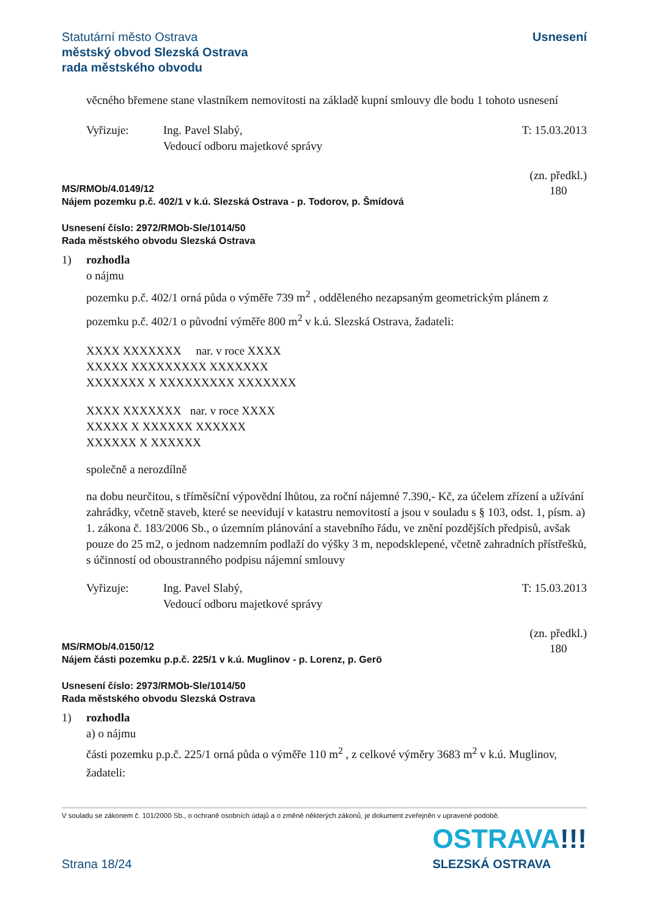Statutární město Ostrava
městský obvod Slezská Ostrava
rada městského obvodu
Usnesení
věcného břemene stane vlastníkem nemovitosti na základě kupní smlouvy dle bodu 1 tohoto usnesení
Vyřizuje: Ing. Pavel Slabý,
Vedoucí odboru majetkové správy
T: 15.03.2013
MS/RMOb/4.0149/12
Nájem pozemku p.č. 402/1 v k.ú. Slezská Ostrava - p. Todorov, p. Šmídová
(zn. předkl.)
180
Usnesení číslo: 2972/RMOb-Sle/1014/50
Rada městského obvodu Slezská Ostrava
1) rozhodla
o nájmu
pozemku p.č. 402/1 orná půda o výměře 739 m<sup>2</sup> , odděleného nezapsaným geometrickým plánem z pozemku p.č. 402/1 o původní výměře 800 m<sup>2</sup> v k.ú. Slezská Ostrava, žadateli:
XXXX XXXXXXX nar. v roce XXXX
XXXXX XXXXXXXXX XXXXXXX
XXXXXXX X XXXXXXXXX XXXXXXX
XXXX XXXXXXX nar. v roce XXXX
XXXXX X XXXXXX XXXXXX
XXXXXX X XXXXXX
společně a nerozdílně
na dobu neurčitou, s tříměsíční výpovědní lhůtou, za roční nájemné 7.390,- Kč, za účelem zřízení a užívání zahrádky, včetně staveb, které se neevidují v katastru nemovitostí a jsou v souladu s § 103, odst. 1, písm. a) 1. zákona č. 183/2006 Sb., o územním plánování a stavebního řádu, ve znění pozdějších předpisů, avšak pouze do 25 m2, o jednom nadzemním podlaží do výšky 3 m, nepodsklepené, včetně zahradních přístřešků, s účinností od oboustranného podpisu nájemní smlouvy
Vyřizuje: Ing. Pavel Slabý,
Vedoucí odboru majetkové správy
T: 15.03.2013
MS/RMOb/4.0150/12
Nájem části pozemku p.p.č. 225/1 v k.ú. Muglinov - p. Lorenz, p. Gerö
(zn. předkl.)
180
Usnesení číslo: 2973/RMOb-Sle/1014/50
Rada městského obvodu Slezská Ostrava
1) rozhodla
a) o nájmu
části pozemku p.p.č. 225/1 orná půda o výměře 110 m<sup>2</sup> , z celkové výměry 3683 m<sup>2</sup> v k.ú. Muglinov, žadateli:
V souladu se zákonem č. 101/2000 Sb., o ochraně osobních údajů a o změně některých zákonů, je dokument zveřejněn v upravené podobě.
Strana 18/24
OSTRAVA!!!
SLEZSKÁ OSTRAVA